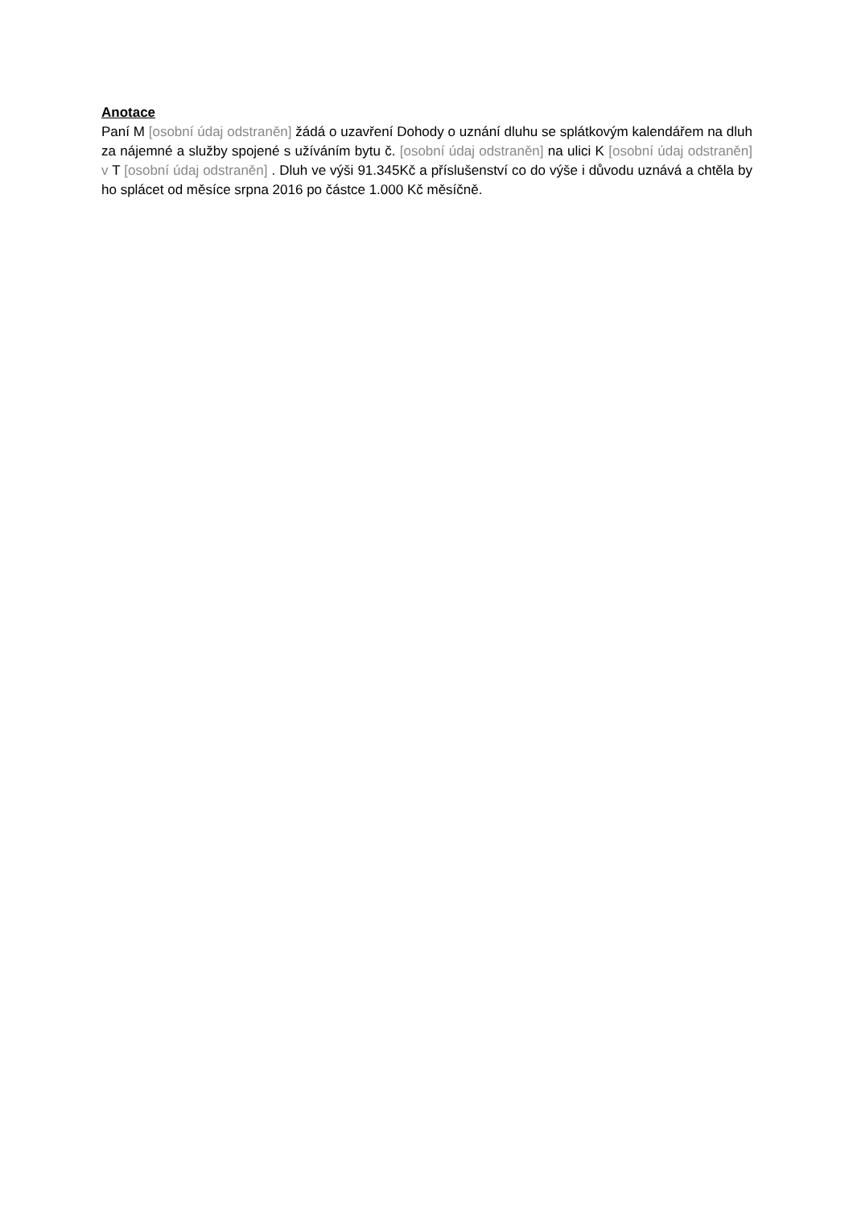Anotace
Paní M [osobní údaj odstraněn] žádá o uzavření Dohody o uznání dluhu se splátkovým kalendářem na dluh za nájemné a služby spojené s užíváním bytu č. [osobní údaj odstraněn] na ulici K [osobní údaj odstraněn] v T [osobní údaj odstraněn] . Dluh ve výši 91.345Kč a příslušenství co do výše i důvodu uznává a chtěla by ho splácet od měsíce srpna 2016 po částce 1.000 Kč měsíčně.